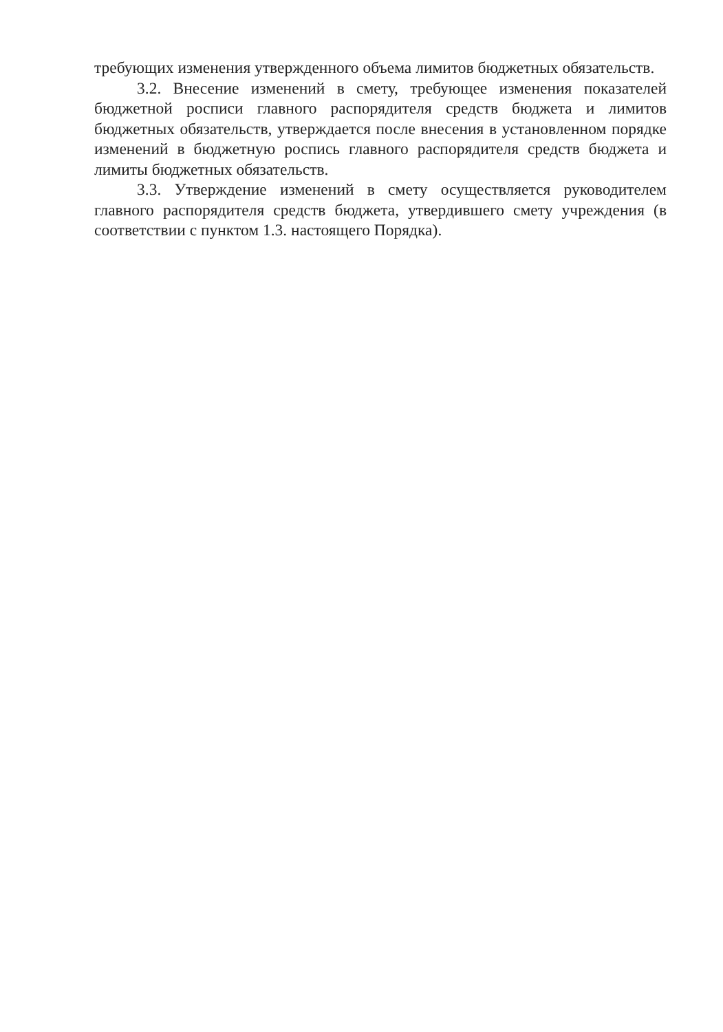требующих изменения утвержденного объема лимитов бюджетных обязательств.
3.2. Внесение изменений в смету, требующее изменения показателей бюджетной росписи главного распорядителя средств бюджета и лимитов бюджетных обязательств, утверждается после внесения в установленном порядке изменений в бюджетную роспись главного распорядителя средств бюджета и лимиты бюджетных обязательств.
3.3. Утверждение изменений в смету осуществляется руководителем главного распорядителя средств бюджета, утвердившего смету учреждения (в соответствии с пунктом 1.3. настоящего Порядка).